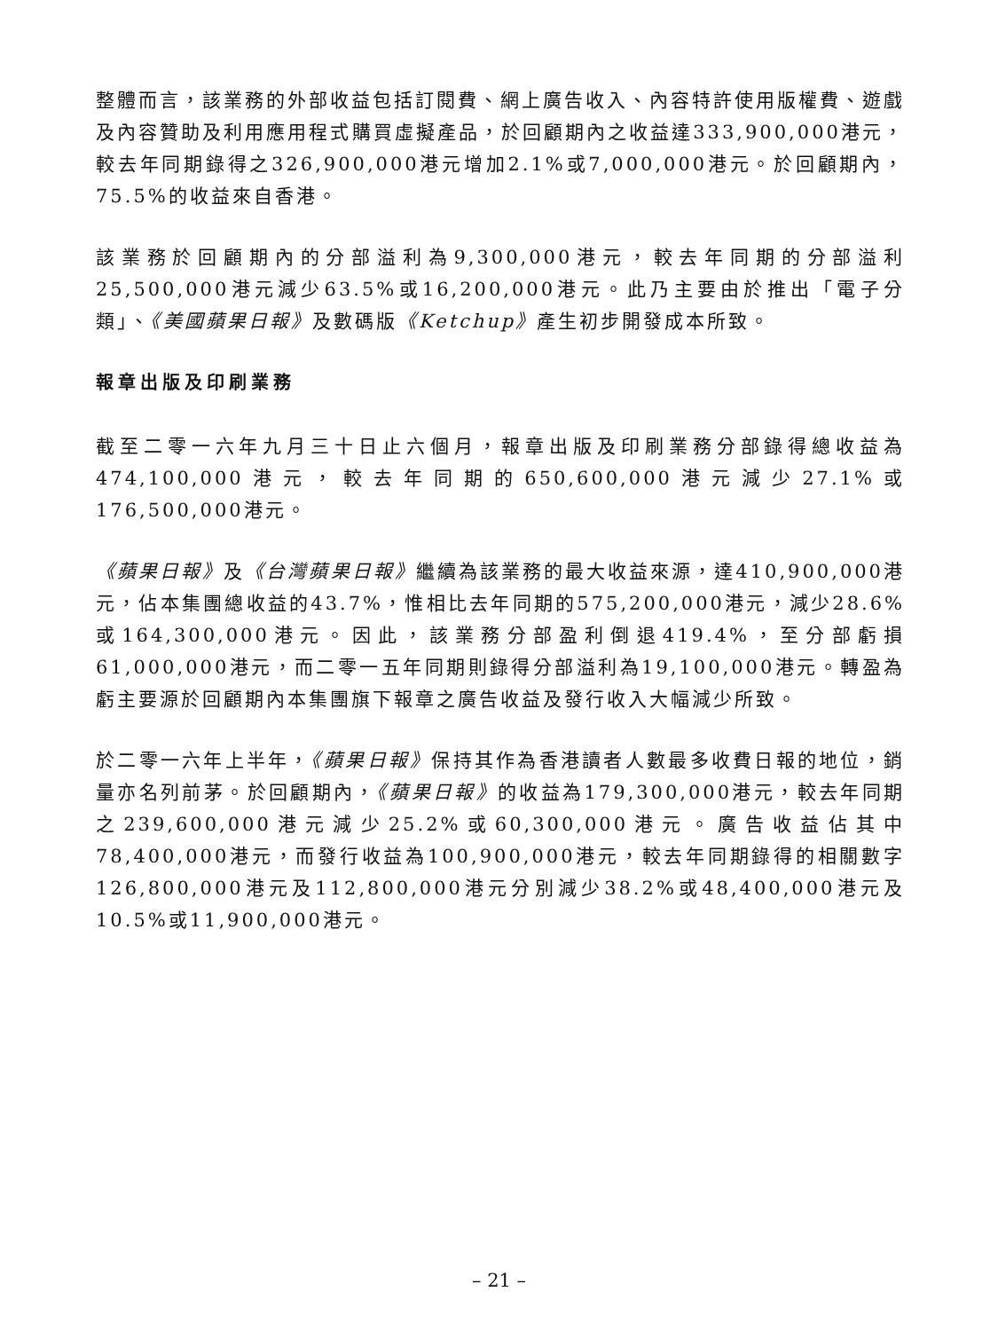整體而言，該業務的外部收益包括訂閱費、網上廣告收入、內容特許使用版權費、遊戲及內容贊助及利用應用程式購買虛擬產品，於回顧期內之收益達333,900,000港元，較去年同期錄得之326,900,000港元增加2.1%或7,000,000港元。於回顧期內，75.5%的收益來自香港。
該業務於回顧期內的分部溢利為9,300,000港元，較去年同期的分部溢利25,500,000港元減少63.5%或16,200,000港元。此乃主要由於推出「電子分類」、《美國蘋果日報》及數碼版《Ketchup》產生初步開發成本所致。
報章出版及印刷業務
截至二零一六年九月三十日止六個月，報章出版及印刷業務分部錄得總收益為474,100,000港元，較去年同期的650,600,000港元減少27.1%或176,500,000港元。
《蘋果日報》及《台灣蘋果日報》繼續為該業務的最大收益來源，達410,900,000港元，佔本集團總收益的43.7%，惟相比去年同期的575,200,000港元，減少28.6%或164,300,000港元。因此，該業務分部盈利倒退419.4%，至分部虧損61,000,000港元，而二零一五年同期則錄得分部溢利為19,100,000港元。轉盈為虧主要源於回顧期內本集團旗下報章之廣告收益及發行收入大幅減少所致。
於二零一六年上半年，《蘋果日報》保持其作為香港讀者人數最多收費日報的地位，銷量亦名列前茅。於回顧期內，《蘋果日報》的收益為179,300,000港元，較去年同期之239,600,000港元減少25.2%或60,300,000港元。廣告收益佔其中78,400,000港元，而發行收益為100,900,000港元，較去年同期錄得的相關數字126,800,000港元及112,800,000港元分別減少38.2%或48,400,000港元及10.5%或11,900,000港元。
– 21 –